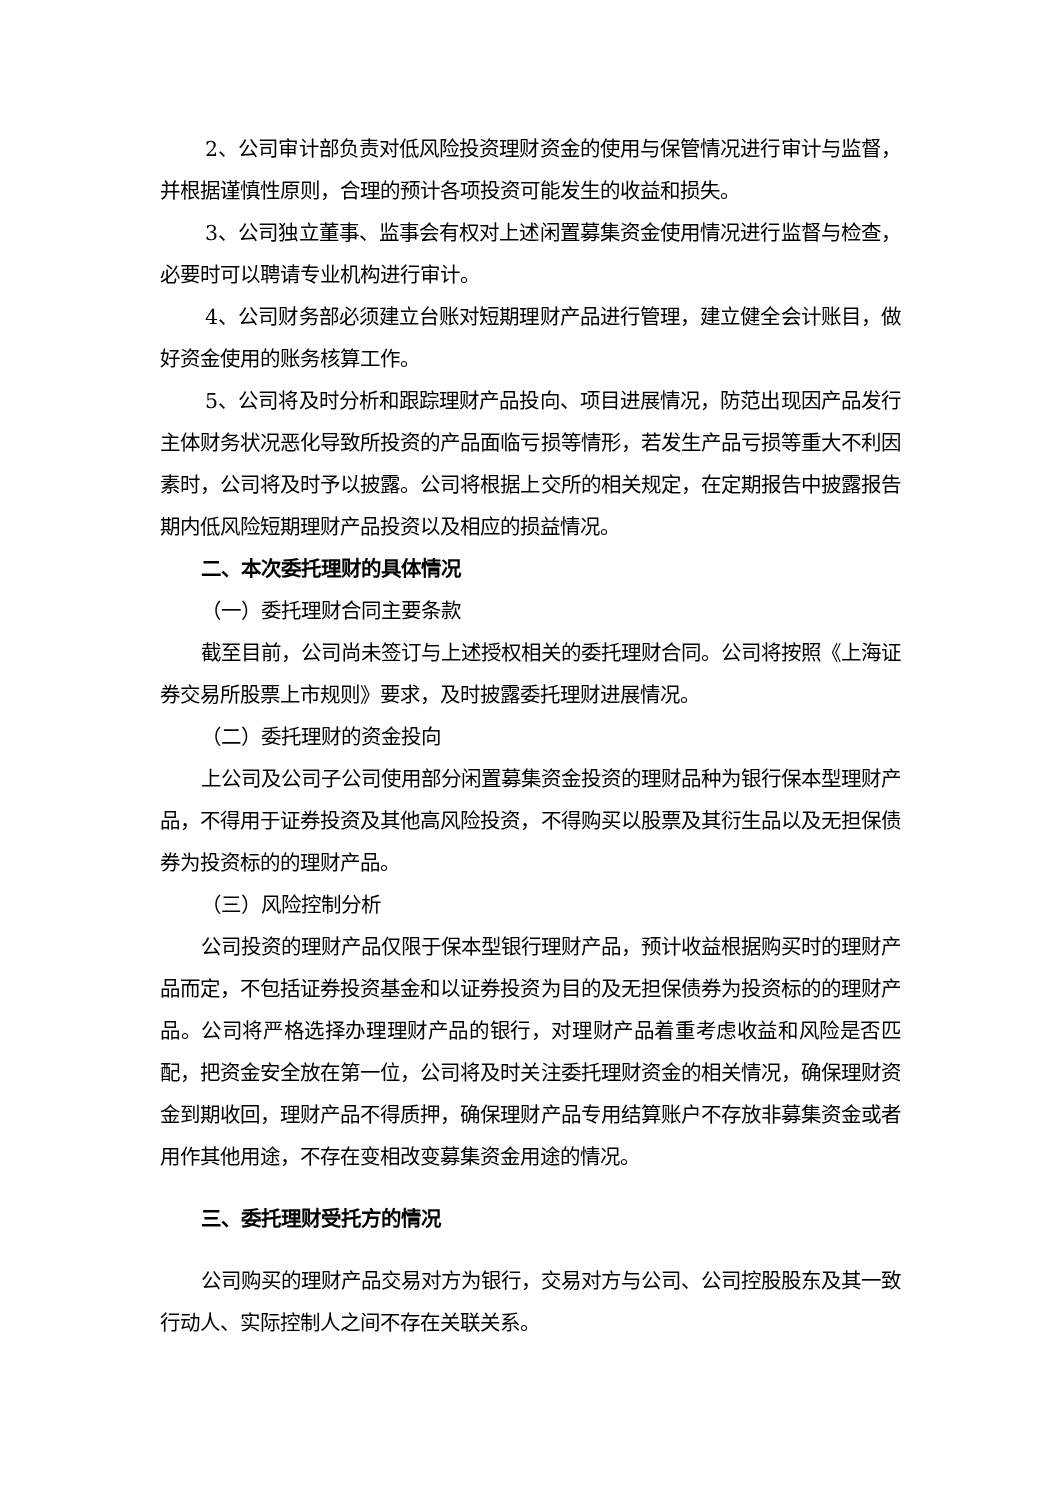2、公司审计部负责对低风险投资理财资金的使用与保管情况进行审计与监督，并根据谨慎性原则，合理的预计各项投资可能发生的收益和损失。
3、公司独立董事、监事会有权对上述闲置募集资金使用情况进行监督与检查，必要时可以聘请专业机构进行审计。
4、公司财务部必须建立台账对短期理财产品进行管理，建立健全会计账目，做好资金使用的账务核算工作。
5、公司将及时分析和跟踪理财产品投向、项目进展情况，防范出现因产品发行主体财务状况恶化导致所投资的产品面临亏损等情形，若发生产品亏损等重大不利因素时，公司将及时予以披露。公司将根据上交所的相关规定，在定期报告中披露报告期内低风险短期理财产品投资以及相应的损益情况。
二、本次委托理财的具体情况
（一）委托理财合同主要条款
截至目前，公司尚未签订与上述授权相关的委托理财合同。公司将按照《上海证券交易所股票上市规则》要求，及时披露委托理财进展情况。
（二）委托理财的资金投向
上公司及公司子公司使用部分闲置募集资金投资的理财品种为银行保本型理财产品，不得用于证券投资及其他高风险投资，不得购买以股票及其衍生品以及无担保债券为投资标的的理财产品。
（三）风险控制分析
公司投资的理财产品仅限于保本型银行理财产品，预计收益根据购买时的理财产品而定，不包括证券投资基金和以证券投资为目的及无担保债券为投资标的的理财产品。公司将严格选择办理理财产品的银行，对理财产品着重考虑收益和风险是否匹配，把资金安全放在第一位，公司将及时关注委托理财资金的相关情况，确保理财资金到期收回，理财产品不得质押，确保理财产品专用结算账户不存放非募集资金或者用作其他用途，不存在变相改变募集资金用途的情况。
三、委托理财受托方的情况
公司购买的理财产品交易对方为银行，交易对方与公司、公司控股股东及其一致行动人、实际控制人之间不存在关联关系。